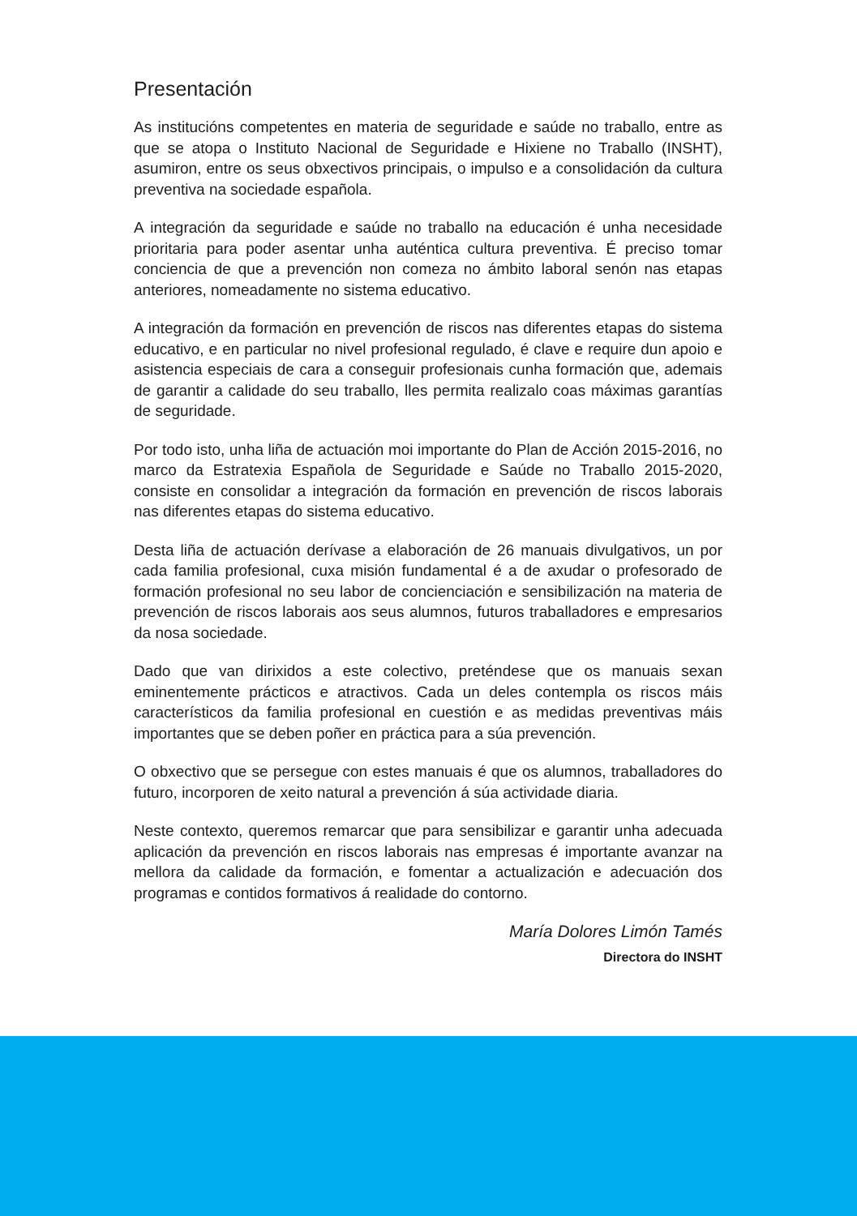Presentación
As institucións competentes en materia de seguridade e saúde no traballo, entre as que se atopa o Instituto Nacional de Seguridade e Hixiene no Traballo (INSHT), asumiron, entre os seus obxectivos principais, o impulso e a consolidación da cultura preventiva na sociedade española.
A integración da seguridade e saúde no traballo na educación é unha necesidade prioritaria para poder asentar unha auténtica cultura preventiva. É preciso tomar conciencia de que a prevención non comeza no ámbito laboral senón nas etapas anteriores, nomeadamente no sistema educativo.
A integración da formación en prevención de riscos nas diferentes etapas do sistema educativo, e en particular no nivel profesional regulado, é clave e require dun apoio e asistencia especiais de cara a conseguir profesionais cunha formación que, ademais de garantir a calidade do seu traballo, lles permita realizalo coas máximas garantías de seguridade.
Por todo isto, unha liña de actuación moi importante do Plan de Acción 2015-2016, no marco da Estratexia Española de Seguridade e Saúde no Traballo 2015-2020, consiste en consolidar a integración da formación en prevención de riscos laborais nas diferentes etapas do sistema educativo.
Desta liña de actuación derívase a elaboración de 26 manuais divulgativos, un por cada familia profesional, cuxa misión fundamental é a de axudar o profesorado de formación profesional no seu labor de concienciación e sensibilización na materia de prevención de riscos laborais aos seus alumnos, futuros traballadores e empresarios da nosa sociedade.
Dado que van dirixidos a este colectivo, preténdese que os manuais sexan eminentemente prácticos e atractivos. Cada un deles contempla os riscos máis característicos da familia profesional en cuestión e as medidas preventivas máis importantes que se deben poñer en práctica para a súa prevención.
O obxectivo que se persegue con estes manuais é que os alumnos, traballadores do futuro, incorporen de xeito natural a prevención á súa actividade diaria.
Neste contexto, queremos remarcar que para sensibilizar e garantir unha adecuada aplicación da prevención en riscos laborais nas empresas é importante avanzar na mellora da calidade da formación, e fomentar a actualización e adecuación dos programas e contidos formativos á realidade do contorno.
María Dolores Limón Tamés
Directora do INSHT